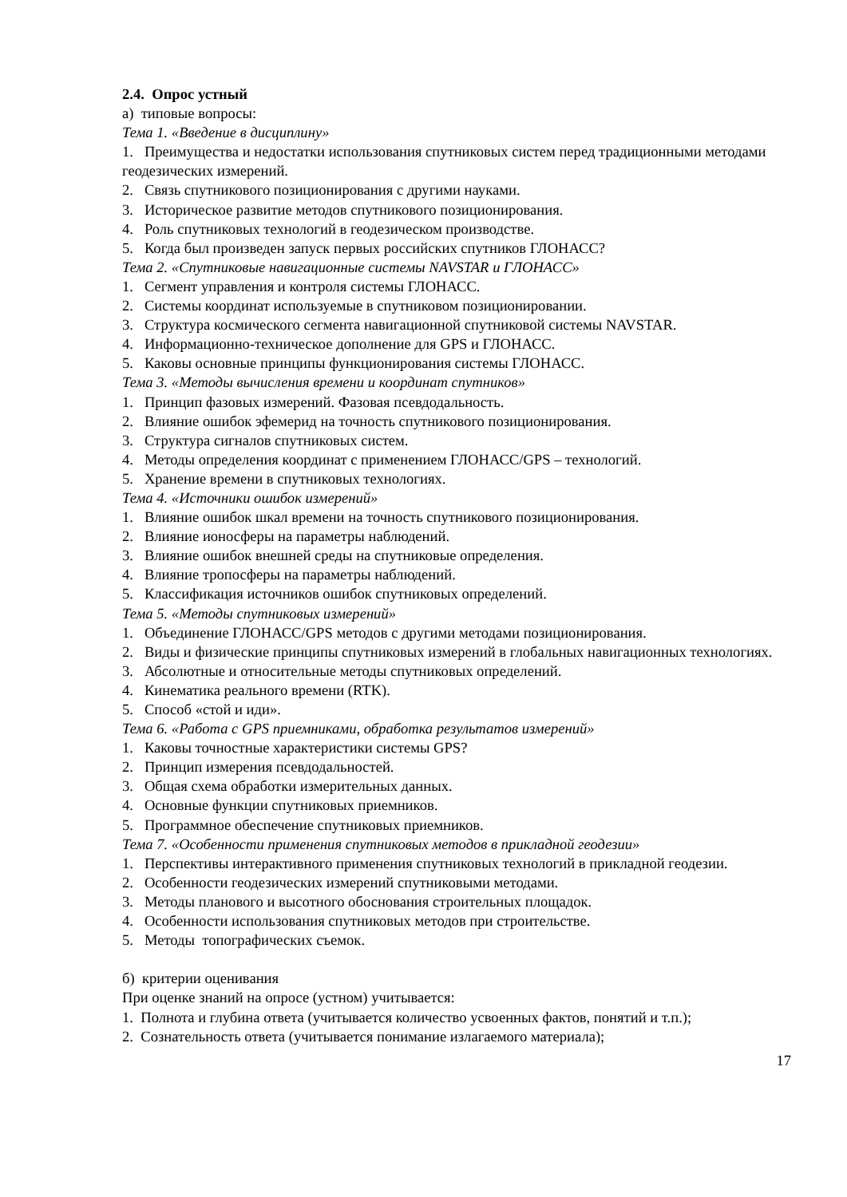2.4. Опрос устный
а) типовые вопросы:
Тема 1. «Введение в дисциплину»
1. Преимущества и недостатки использования спутниковых систем перед традиционными методами геодезических измерений.
2. Связь спутникового позиционирования с другими науками.
3. Историческое развитие методов спутникового позиционирования.
4. Роль спутниковых технологий в геодезическом производстве.
5. Когда был произведен запуск первых российских спутников ГЛОНАСС?
Тема 2. «Спутниковые навигационные системы NAVSTAR и ГЛОНАСС»
1. Сегмент управления и контроля системы ГЛОНАСС.
2. Системы координат используемые в спутниковом позиционировании.
3. Структура космического сегмента навигационной спутниковой системы NAVSTAR.
4. Информационно-техническое дополнение для GPS и ГЛОНАСС.
5. Каковы основные принципы функционирования системы ГЛОНАСС.
Тема 3. «Методы вычисления времени и координат спутников»
1. Принцип фазовых измерений. Фазовая псевдодальность.
2. Влияние ошибок эфемерид на точность спутникового позиционирования.
3. Структура сигналов спутниковых систем.
4. Методы определения координат с применением ГЛОНАСС/GPS – технологий.
5. Хранение времени в спутниковых технологиях.
Тема 4. «Источники ошибок измерений»
1. Влияние ошибок шкал времени на точность спутникового позиционирования.
2. Влияние ионосферы на параметры наблюдений.
3. Влияние ошибок внешней среды на спутниковые определения.
4. Влияние тропосферы на параметры наблюдений.
5. Классификация источников ошибок спутниковых определений.
Тема 5. «Методы спутниковых измерений»
1. Объединение ГЛОНАСС/GPS методов с другими методами позиционирования.
2. Виды и физические принципы спутниковых измерений в глобальных навигационных технологиях.
3. Абсолютные и относительные методы спутниковых определений.
4. Кинематика реального времени (RTK).
5. Способ «стой и иди».
Тема 6. «Работа с GPS приемниками, обработка результатов измерений»
1. Каковы точностные характеристики системы GPS?
2. Принцип измерения псевдодальностей.
3. Общая схема обработки измерительных данных.
4. Основные функции спутниковых приемников.
5. Программное обеспечение спутниковых приемников.
Тема 7. «Особенности применения спутниковых методов в прикладной геодезии»
1. Перспективы интерактивного применения спутниковых технологий в прикладной геодезии.
2. Особенности геодезических измерений спутниковыми методами.
3. Методы планового и высотного обоснования строительных площадок.
4. Особенности использования спутниковых методов при строительстве.
5. Методы топографических съемок.
б) критерии оценивания
При оценке знаний на опросе (устном) учитывается:
1. Полнота и глубина ответа (учитывается количество усвоенных фактов, понятий и т.п.);
2. Сознательность ответа (учитывается понимание излагаемого материала);
17